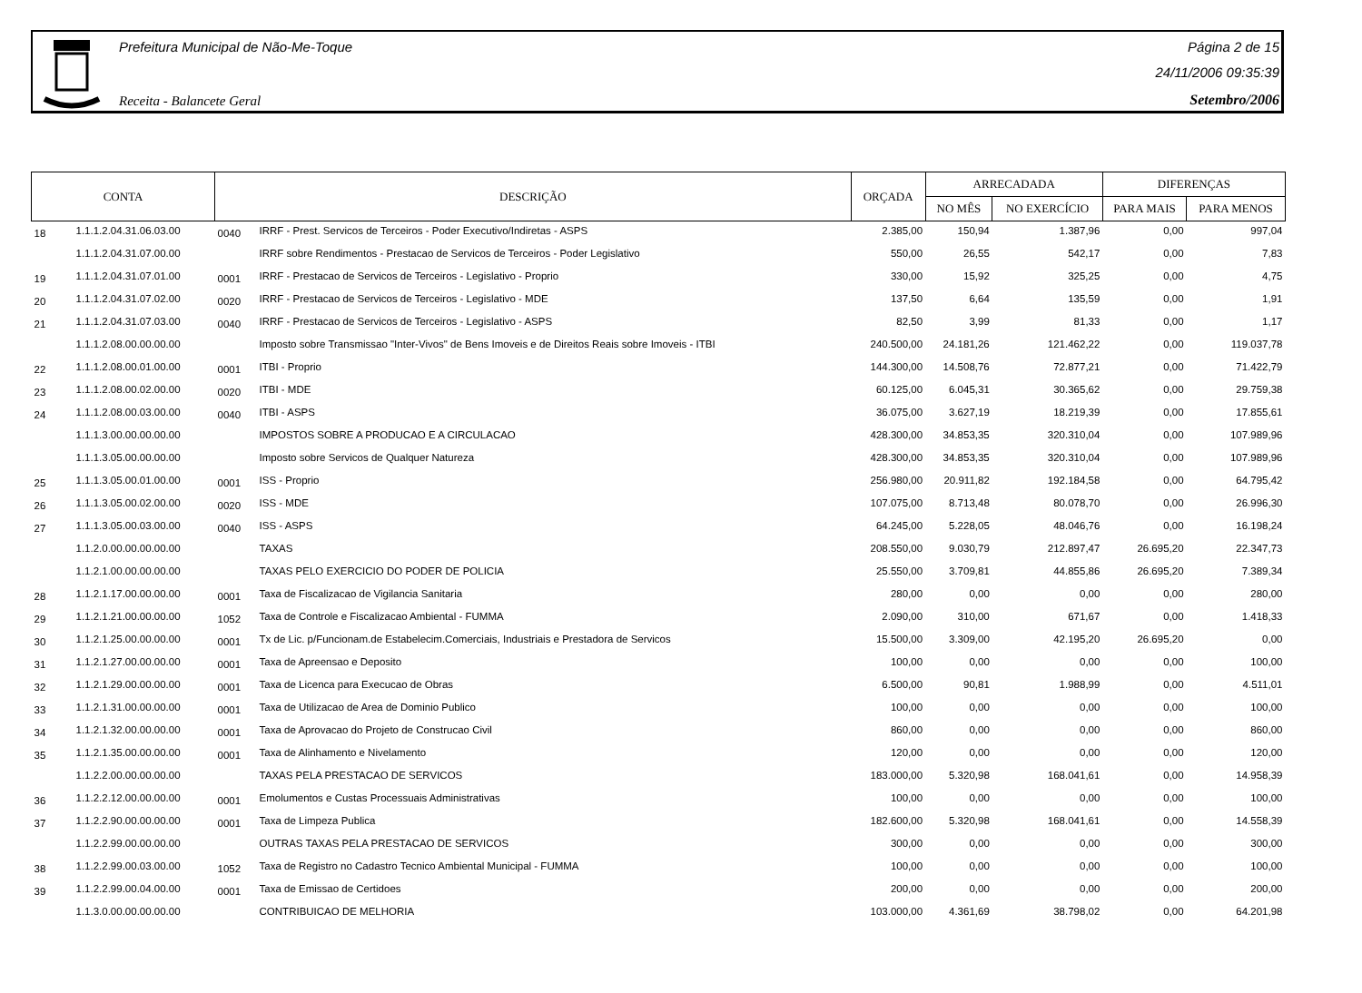Prefeitura Municipal de Não-Me-Toque
Receita - Balancete Geral
Página 2 de 15
24/11/2006 09:35:39
Setembro/2006
| CONTA | | DESCRIÇÃO | | ORÇADA | ARRECADADA | | DIFERENÇAS | |
| --- | --- | --- | --- | --- | --- | --- | --- | --- |
| | | | | | NO MÊS | NO EXERCÍCIO | PARA MAIS | PARA MENOS |
| 18 | 1.1.1.2.04.31.06.03.00 | 0040 | IRRF - Prest. Servicos de Terceiros - Poder Executivo/Indiretas - ASPS | 2.385,00 | 150,94 | 1.387,96 | 0,00 | 997,04 |
| | 1.1.1.2.04.31.07.00.00 | | IRRF sobre Rendimentos - Prestacao de Servicos de Terceiros - Poder Legislativo | 550,00 | 26,55 | 542,17 | 0,00 | 7,83 |
| 19 | 1.1.1.2.04.31.07.01.00 | 0001 | IRRF - Prestacao de Servicos de Terceiros - Legislativo - Proprio | 330,00 | 15,92 | 325,25 | 0,00 | 4,75 |
| 20 | 1.1.1.2.04.31.07.02.00 | 0020 | IRRF - Prestacao de Servicos de Terceiros - Legislativo - MDE | 137,50 | 6,64 | 135,59 | 0,00 | 1,91 |
| 21 | 1.1.1.2.04.31.07.03.00 | 0040 | IRRF - Prestacao de Servicos de Terceiros - Legislativo - ASPS | 82,50 | 3,99 | 81,33 | 0,00 | 1,17 |
| | 1.1.1.2.08.00.00.00.00 | | Imposto sobre Transmissao "Inter-Vivos" de Bens Imoveis e de Direitos Reais sobre Imoveis - ITBI | 240.500,00 | 24.181,26 | 121.462,22 | 0,00 | 119.037,78 |
| 22 | 1.1.1.2.08.00.01.00.00 | 0001 | ITBI - Proprio | 144.300,00 | 14.508,76 | 72.877,21 | 0,00 | 71.422,79 |
| 23 | 1.1.1.2.08.00.02.00.00 | 0020 | ITBI - MDE | 60.125,00 | 6.045,31 | 30.365,62 | 0,00 | 29.759,38 |
| 24 | 1.1.1.2.08.00.03.00.00 | 0040 | ITBI - ASPS | 36.075,00 | 3.627,19 | 18.219,39 | 0,00 | 17.855,61 |
| | 1.1.1.3.00.00.00.00.00 | | IMPOSTOS SOBRE A PRODUCAO E A CIRCULACAO | 428.300,00 | 34.853,35 | 320.310,04 | 0,00 | 107.989,96 |
| | 1.1.1.3.05.00.00.00.00 | | Imposto sobre Servicos de Qualquer Natureza | 428.300,00 | 34.853,35 | 320.310,04 | 0,00 | 107.989,96 |
| 25 | 1.1.1.3.05.00.01.00.00 | 0001 | ISS - Proprio | 256.980,00 | 20.911,82 | 192.184,58 | 0,00 | 64.795,42 |
| 26 | 1.1.1.3.05.00.02.00.00 | 0020 | ISS - MDE | 107.075,00 | 8.713,48 | 80.078,70 | 0,00 | 26.996,30 |
| 27 | 1.1.1.3.05.00.03.00.00 | 0040 | ISS - ASPS | 64.245,00 | 5.228,05 | 48.046,76 | 0,00 | 16.198,24 |
| | 1.1.2.0.00.00.00.00.00 | | TAXAS | 208.550,00 | 9.030,79 | 212.897,47 | 26.695,20 | 22.347,73 |
| | 1.1.2.1.00.00.00.00.00 | | TAXAS PELO EXERCICIO DO PODER DE POLICIA | 25.550,00 | 3.709,81 | 44.855,86 | 26.695,20 | 7.389,34 |
| 28 | 1.1.2.1.17.00.00.00.00 | 0001 | Taxa de Fiscalizacao de Vigilancia Sanitaria | 280,00 | 0,00 | 0,00 | 0,00 | 280,00 |
| 29 | 1.1.2.1.21.00.00.00.00 | 1052 | Taxa de Controle e Fiscalizacao Ambiental - FUMMA | 2.090,00 | 310,00 | 671,67 | 0,00 | 1.418,33 |
| 30 | 1.1.2.1.25.00.00.00.00 | 0001 | Tx de Lic. p/Funcionam.de Estabelecim.Comerciais, Industriais e Prestadora de Servicos | 15.500,00 | 3.309,00 | 42.195,20 | 26.695,20 | 0,00 |
| 31 | 1.1.2.1.27.00.00.00.00 | 0001 | Taxa de Apreensao e Deposito | 100,00 | 0,00 | 0,00 | 0,00 | 100,00 |
| 32 | 1.1.2.1.29.00.00.00.00 | 0001 | Taxa de Licenca para Execucao de Obras | 6.500,00 | 90,81 | 1.988,99 | 0,00 | 4.511,01 |
| 33 | 1.1.2.1.31.00.00.00.00 | 0001 | Taxa de Utilizacao de Area de Dominio Publico | 100,00 | 0,00 | 0,00 | 0,00 | 100,00 |
| 34 | 1.1.2.1.32.00.00.00.00 | 0001 | Taxa de Aprovacao do Projeto de Construcao Civil | 860,00 | 0,00 | 0,00 | 0,00 | 860,00 |
| 35 | 1.1.2.1.35.00.00.00.00 | 0001 | Taxa de Alinhamento e Nivelamento | 120,00 | 0,00 | 0,00 | 0,00 | 120,00 |
| | 1.1.2.2.00.00.00.00.00 | | TAXAS PELA PRESTACAO DE SERVICOS | 183.000,00 | 5.320,98 | 168.041,61 | 0,00 | 14.958,39 |
| 36 | 1.1.2.2.12.00.00.00.00 | 0001 | Emolumentos e Custas Processuais Administrativas | 100,00 | 0,00 | 0,00 | 0,00 | 100,00 |
| 37 | 1.1.2.2.90.00.00.00.00 | 0001 | Taxa de Limpeza Publica | 182.600,00 | 5.320,98 | 168.041,61 | 0,00 | 14.558,39 |
| | 1.1.2.2.99.00.00.00.00 | | OUTRAS TAXAS PELA PRESTACAO DE SERVICOS | 300,00 | 0,00 | 0,00 | 0,00 | 300,00 |
| 38 | 1.1.2.2.99.00.03.00.00 | 1052 | Taxa de Registro no Cadastro Tecnico Ambiental Municipal - FUMMA | 100,00 | 0,00 | 0,00 | 0,00 | 100,00 |
| 39 | 1.1.2.2.99.00.04.00.00 | 0001 | Taxa de Emissao de Certidoes | 200,00 | 0,00 | 0,00 | 0,00 | 200,00 |
| | 1.1.3.0.00.00.00.00.00 | | CONTRIBUICAO DE MELHORIA | 103.000,00 | 4.361,69 | 38.798,02 | 0,00 | 64.201,98 |